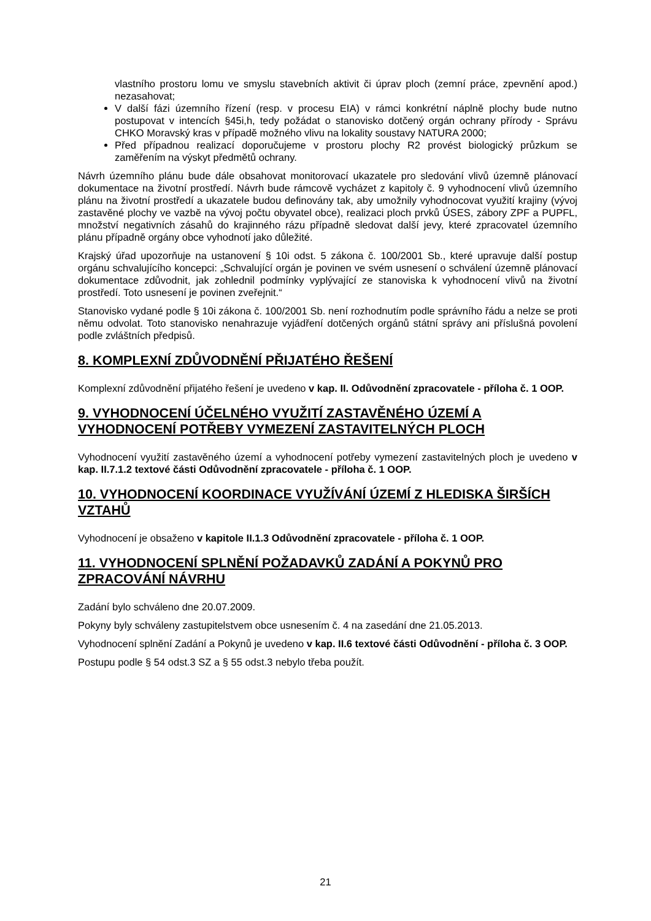vlastního prostoru lomu ve smyslu stavebních aktivit či úprav ploch (zemní práce, zpevnění apod.) nezasahovat;
V další fázi územního řízení (resp. v procesu EIA) v rámci konkrétní náplně plochy bude nutno postupovat v intencích §45i,h, tedy požádat o stanovisko dotčený orgán ochrany přírody - Správu CHKO Moravský kras v případě možného vlivu na lokality soustavy NATURA 2000;
Před případnou realizací doporučujeme v prostoru plochy R2 provést biologický průzkum se zaměřením na výskyt předmětů ochrany.
Návrh územního plánu bude dále obsahovat monitorovací ukazatele pro sledování vlivů územně plánovací dokumentace na životní prostředí. Návrh bude rámcově vycházet z kapitoly č. 9 vyhodnocení vlivů územního plánu na životní prostředí a ukazatele budou definovány tak, aby umožnily vyhodnocovat využití krajiny (vývoj zastavěné plochy ve vazbě na vývoj počtu obyvatel obce), realizaci ploch prvků ÚSES, zábory ZPF a PUPFL, množství negativních zásahů do krajinného rázu případně sledovat další jevy, které zpracovatel územního plánu případně orgány obce vyhodnotí jako důležité.
Krajský úřad upozorňuje na ustanovení § 10i odst. 5 zákona č. 100/2001 Sb., které upravuje další postup orgánu schvalujícího koncepci: „Schvalující orgán je povinen ve svém usnesení o schválení územně plánovací dokumentace zdůvodnit, jak zohlednil podmínky vyplývající ze stanoviska k vyhodnocení vlivů na životní prostředí. Toto usnesení je povinen zveřejnit.“
Stanovisko vydané podle § 10i zákona č. 100/2001 Sb. není rozhodnutím podle správního řádu a nelze se proti němu odvolat. Toto stanovisko nenahrazuje vyjádření dotčených orgánů státní správy ani příslušná povolení podle zvláštních předpisů.
8. KOMPLEXNÍ ZDŮVODNĚNÍ PŘIJATÉHO ŘEŠENÍ
Komplexní zdůvodnění přijatého řešení je uvedeno v kap. II. Odůvodnění zpracovatele - příloha č. 1 OOP.
9. VYHODNOCENÍ ÚČELNÉHO VYUŽITÍ ZASTAVĚNÉHO ÚZEMÍ A VYHODNOCENÍ POTŘEBY VYMEZENÍ ZASTAVITELNÝCH PLOCH
Vyhodnocení využití zastavěného území a vyhodnocení potřeby vymezení zastavitelných ploch je uvedeno v kap. II.7.1.2 textové části Odůvodnění zpracovatele - příloha č. 1 OOP.
10. VYHODNOCENÍ KOORDINACE VYUŽÍVÁNÍ ÚZEMÍ Z HLEDISKA ŠIRŠÍCH VZTAHŮ
Vyhodnocení je obsaženo v kapitole II.1.3 Odůvodnění zpracovatele - příloha č. 1 OOP.
11. VYHODNOCENÍ SPLNĚNÍ POŽADAVKŮ ZADÁNÍ A POKYNŮ PRO ZPRACOVÁNÍ NÁVRHU
Zadání bylo schváleno dne 20.07.2009.
Pokyny byly schváleny zastupitelstvem obce usnesením č. 4 na zasedání dne 21.05.2013.
Vyhodnocení splnění Zadání a Pokynů je uvedeno v kap. II.6 textové části Odůvodnění - příloha č. 3 OOP.
Postupu podle § 54 odst.3 SZ a § 55 odst.3 nebylo třeba použít.
21